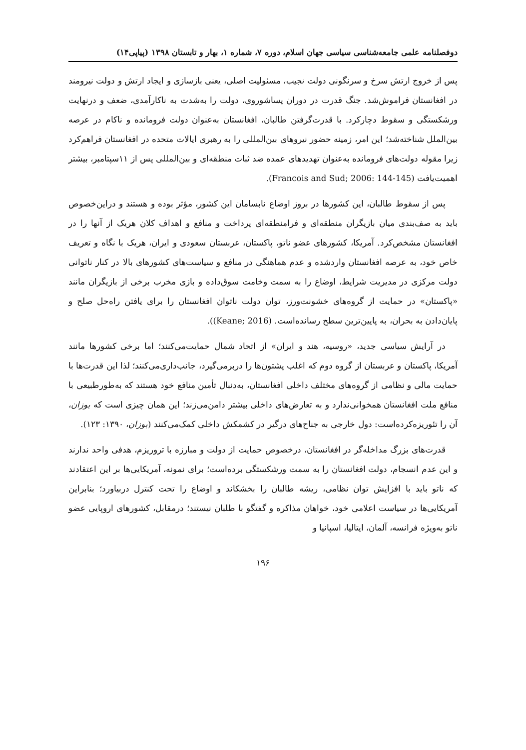دوفصلنامه علمی جامعه‌شناسی سیاسی جهان اسلام، دوره ۷، شماره ۱، بهار و تابستان ۱۳۹۸ (پیاپی۱۴)
پس از خروج ارتش سرخ و سرنگونی دولت نجیب، مسئولیت اصلی، یعنی بازسازی و ایجاد ارتش و دولت نیرومند در افغانستان فراموش‌شد. جنگ قدرت در دوران پساشوروی، دولت را به‌شدت به ناکارآمدی، ضعف و درنهایت ورشکستگی و سقوط دچارکرد. با قدرت‌گرفتن طالبان، افغانستان به‌عنوان دولت فرومانده و ناکام در عرصه بین‌الملل شناخته‌شد؛ این امر، زمینه حضور نیروهای بین‌المللی را به رهبری ایالات متحده در افغانستان فراهم‌کرد زیرا مقوله دولت‌های فرومانده به‌عنوان تهدیدهای عمده ضد ثبات منطقه‌ای و بین‌المللی پس از ۱۱سپتامبر، بیشتر اهمیت‌یافت (Francois and Sud; 2006: 144-145).
پس از سقوط طالبان، این کشورها در بروز اوضاع نابسامان این کشور، مؤثر بوده و هستند و دراین‌خصوص باید به صف‌بندی میان بازیگران منطقه‌ای و فرامنطقه‌ای پرداخت و منافع و اهداف کلان هریک از آنها را در افغانستان مشخص‌کرد. آمریکا، کشورهای عضو ناتو، پاکستان، عربستان سعودی و ایران، هریک با نگاه و تعریف خاص خود، به عرصه افغانستان واردشده و عدم هماهنگی در منافع و سیاست‌های کشورهای بالا در کنار ناتوانی دولت مرکزی در مدیریت شرایط، اوضاع را به سمت وخامت سوق‌داده و بازی مخرب برخی از بازیگران مانند «پاکستان» در حمایت از گروه‌های خشونت‌ورز، توان دولت ناتوان افغانستان را برای یافتن راه‌حل صلح و پایان‌دادن به بحران، به پایین‌ترین سطح رسانده‌است. (Keane; 2016)).
در آرایش سیاسی جدید، «روسیه، هند و ایران» از اتحاد شمال حمایت‌می‌کنند؛ اما برخی کشورها مانند آمریکا، پاکستان و عربستان از گروه دوم که اغلب پشتون‌ها را دربرمی‌گیرد، جانب‌داری‌می‌کنند؛ لذا این قدرت‌ها با حمایت مالی و نظامی از گروه‌های مختلف داخلی افغانستان، به‌دنبال تأمین منافع خود هستند که به‌طورطبیعی با منافع ملت افغانستان همخوانی‌ندارد و به تعارض‌های داخلی بیشتر دامن‌می‌زند؛ این همان چیزی است که بوزان، آن را تئوریزه‌کرده‌است: دول خارجی به جناح‌های درگیر در کشمکش داخلی کمک‌می‌کنند (بوزان، ۱۳۹۰: ۱۲۳).
قدرت‌های بزرگ مداخله‌گر در افغانستان، درخصوص حمایت از دولت و مبارزه با تروریزم، هدفی واحد ندارند و این عدم انسجام، دولت افغانستان را به سمت ورشکستگی برده‌است؛ برای نمونه، آمریکایی‌ها بر این اعتقادند که ناتو باید با افزایش توان نظامی، ریشه طالبان را بخشکاند و اوضاع را تحت کنترل دربیاورد؛ بنابراین آمریکایی‌ها در سیاست اعلامی خود، خواهان مذاکره و گفتگو با طلبان نیستند؛ درمقابل، کشورهای اروپایی عضو ناتو به‌ویژه فرانسه، آلمان، ایتالیا، اسپانیا و
۱۹۶